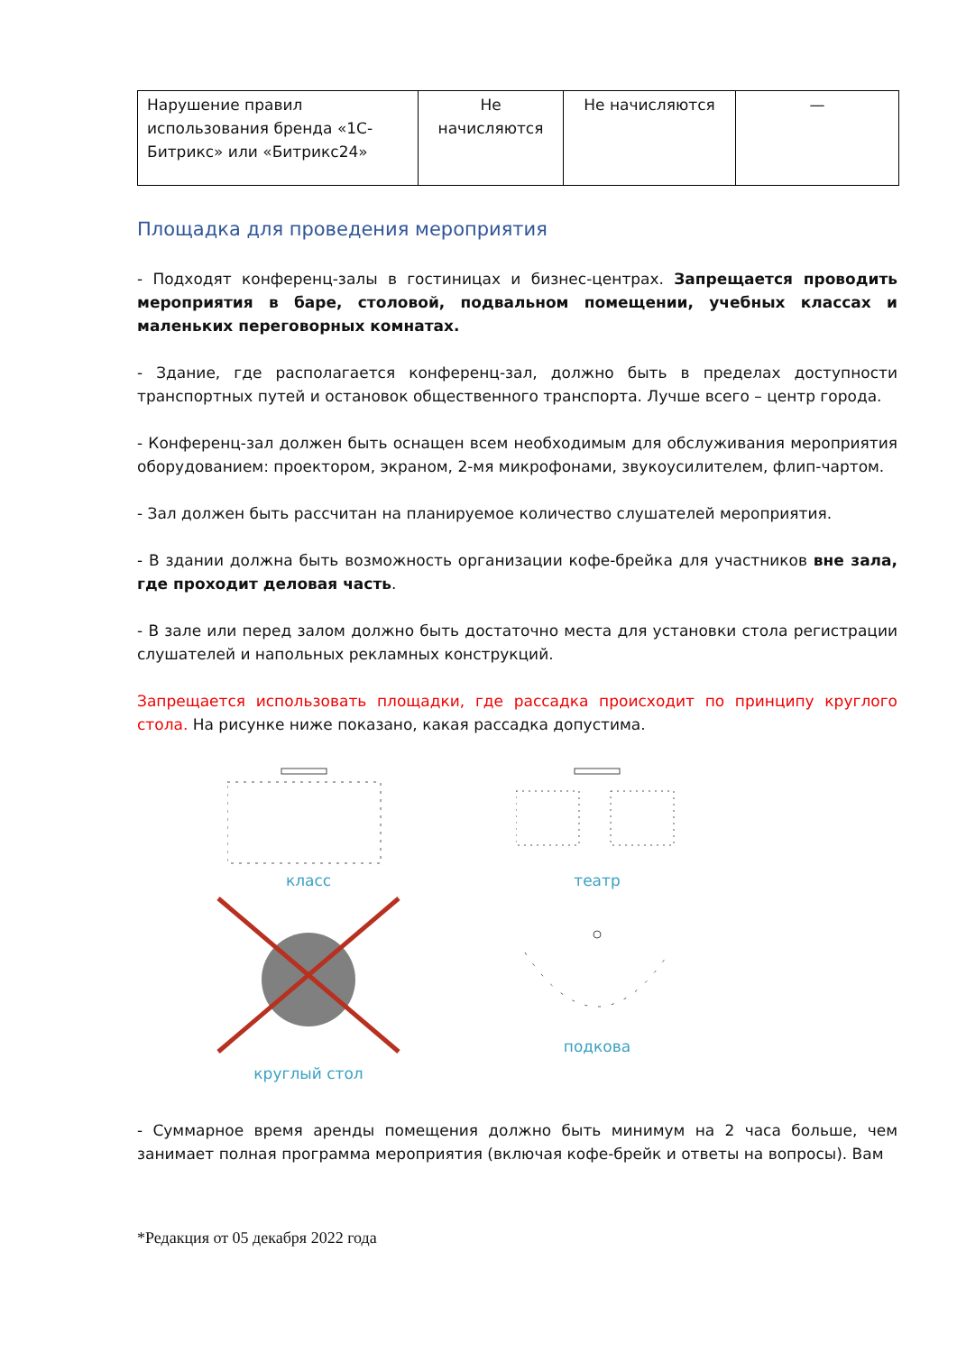| Нарушение правил использования бренда «1С-Битрикс» или «Битрикс24» | Не начисляются | Не начисляются | — |
Площадка для проведения мероприятия
- Подходят конференц-залы в гостиницах и бизнес-центрах. Запрещается проводить мероприятия в баре, столовой, подвальном помещении, учебных классах и маленьких переговорных комнатах.
- Здание, где располагается конференц-зал, должно быть в пределах доступности транспортных путей и остановок общественного транспорта. Лучше всего – центр города.
- Конференц-зал должен быть оснащен всем необходимым для обслуживания мероприятия оборудованием: проектором, экраном, 2-мя микрофонами, звукоусилителем, флип-чартом.
- Зал должен быть рассчитан на планируемое количество слушателей мероприятия.
- В здании должна быть возможность организации кофе-брейка для участников вне зала, где проходит деловая часть.
- В зале или перед залом должно быть достаточно места для установки стола регистрации слушателей и напольных рекламных конструкций.
Запрещается использовать площадки, где рассадка происходит по принципу круглого стола. На рисунке ниже показано, какая рассадка допустима.
класс
театр
круглый стол
подкова
- Суммарное время аренды помещения должно быть минимум на 2 часа больше, чем занимает полная программа мероприятия (включая кофе-брейк и ответы на вопросы). Вам
*Редакция от 05 декабря 2022 года